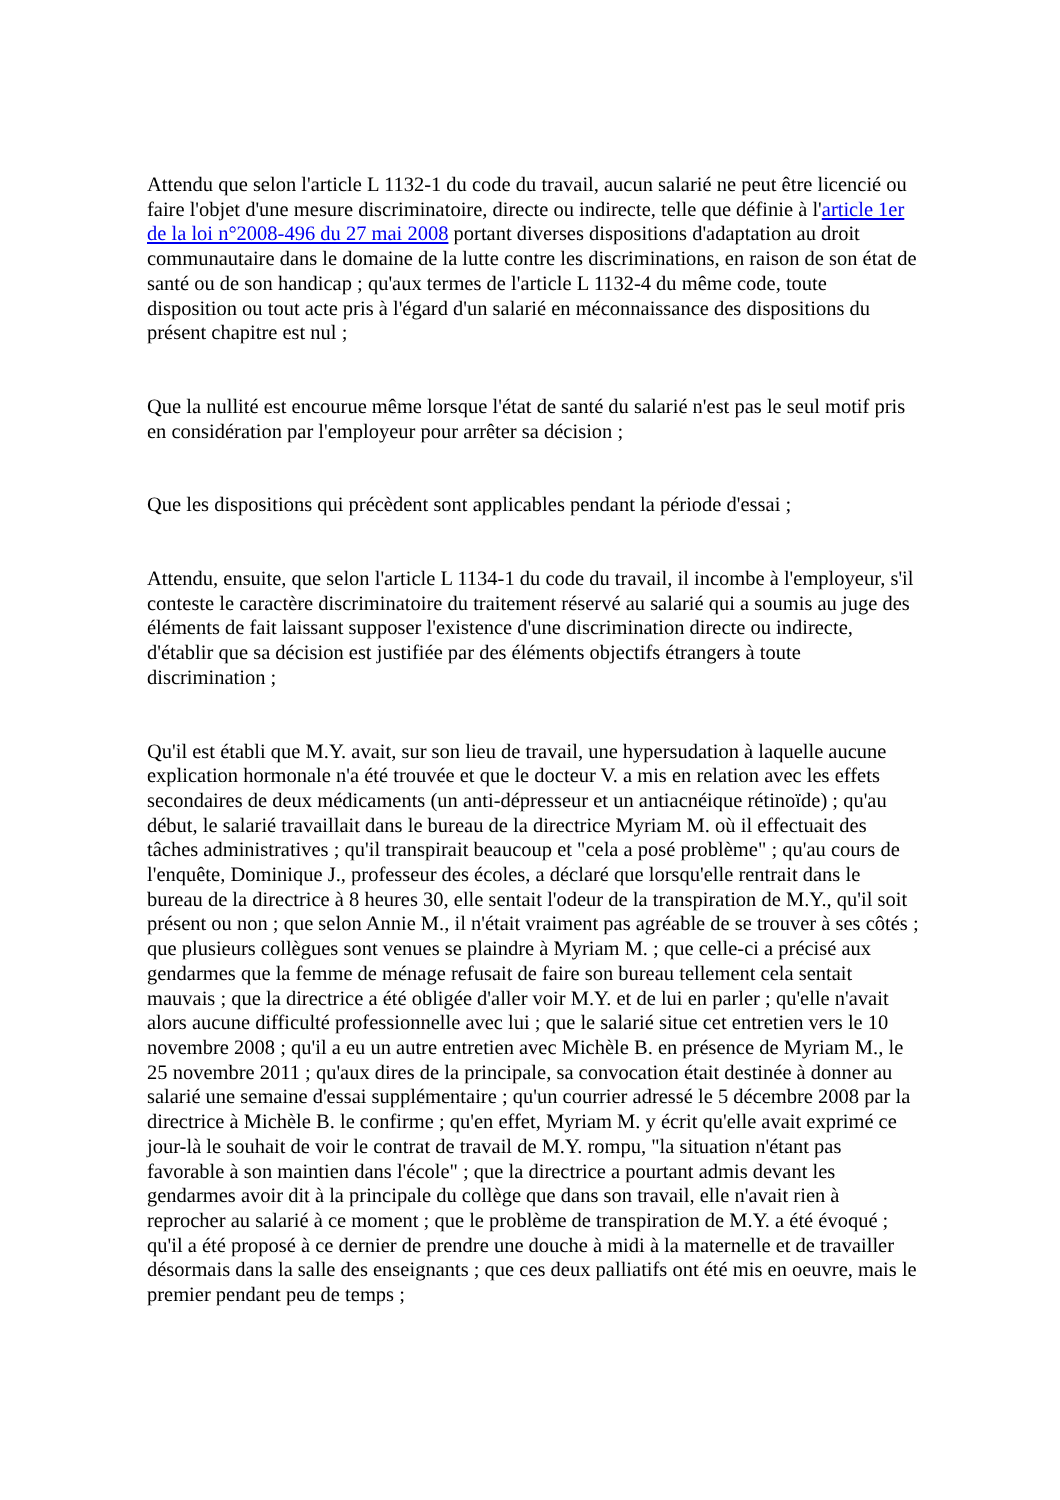Attendu que selon l'article L 1132-1 du code du travail, aucun salarié ne peut être licencié ou faire l'objet d'une mesure discriminatoire, directe ou indirecte, telle que définie à l'article 1er de la loi n°2008-496 du 27 mai 2008 portant diverses dispositions d'adaptation au droit communautaire dans le domaine de la lutte contre les discriminations, en raison de son état de santé ou de son handicap ; qu'aux termes de l'article L 1132-4 du même code, toute disposition ou tout acte pris à l'égard d'un salarié en méconnaissance des dispositions du présent chapitre est nul ;
Que la nullité est encourue même lorsque l'état de santé du salarié n'est pas le seul motif pris en considération par l'employeur pour arrêter sa décision ;
Que les dispositions qui précèdent sont applicables pendant la période d'essai ;
Attendu, ensuite, que selon l'article L 1134-1 du code du travail, il incombe à l'employeur, s'il conteste le caractère discriminatoire du traitement réservé au salarié qui a soumis au juge des éléments de fait laissant supposer l'existence d'une discrimination directe ou indirecte, d'établir que sa décision est justifiée par des éléments objectifs étrangers à toute discrimination ;
Qu'il est établi que M.Y. avait, sur son lieu de travail, une hypersudation à laquelle aucune explication hormonale n'a été trouvée et que le docteur V. a mis en relation avec les effets secondaires de deux médicaments (un anti-dépresseur et un antiacnéique rétinoïde) ; qu'au début, le salarié travaillait dans le bureau de la directrice Myriam M. où il effectuait des tâches administratives ; qu'il transpirait beaucoup et "cela a posé problème" ; qu'au cours de l'enquête, Dominique J., professeur des écoles, a déclaré que lorsqu'elle rentrait dans le bureau de la directrice à 8 heures 30, elle sentait l'odeur de la transpiration de M.Y., qu'il soit présent ou non ; que selon Annie M., il n'était vraiment pas agréable de se trouver à ses côtés ; que plusieurs collègues sont venues se plaindre à Myriam M. ; que celle-ci a précisé aux gendarmes que la femme de ménage refusait de faire son bureau tellement cela sentait mauvais ; que la directrice a été obligée d'aller voir M.Y. et de lui en parler ; qu'elle n'avait alors aucune difficulté professionnelle avec lui ; que le salarié situe cet entretien vers le 10 novembre 2008 ; qu'il a eu un autre entretien avec Michèle B. en présence de Myriam M., le 25 novembre 2011 ; qu'aux dires de la principale, sa convocation était destinée à donner au salarié une semaine d'essai supplémentaire ; qu'un courrier adressé le 5 décembre 2008 par la directrice à Michèle B. le confirme ; qu'en effet, Myriam M. y écrit qu'elle avait exprimé ce jour-là le souhait de voir le contrat de travail de M.Y. rompu, "la situation n'étant pas favorable à son maintien dans l'école" ; que la directrice a pourtant admis devant les gendarmes avoir dit à la principale du collège que dans son travail, elle n'avait rien à reprocher au salarié à ce moment ; que le problème de transpiration de M.Y. a été évoqué ; qu'il a été proposé à ce dernier de prendre une douche à midi à la maternelle et de travailler désormais dans la salle des enseignants ; que ces deux palliatifs ont été mis en oeuvre, mais le premier pendant peu de temps ;